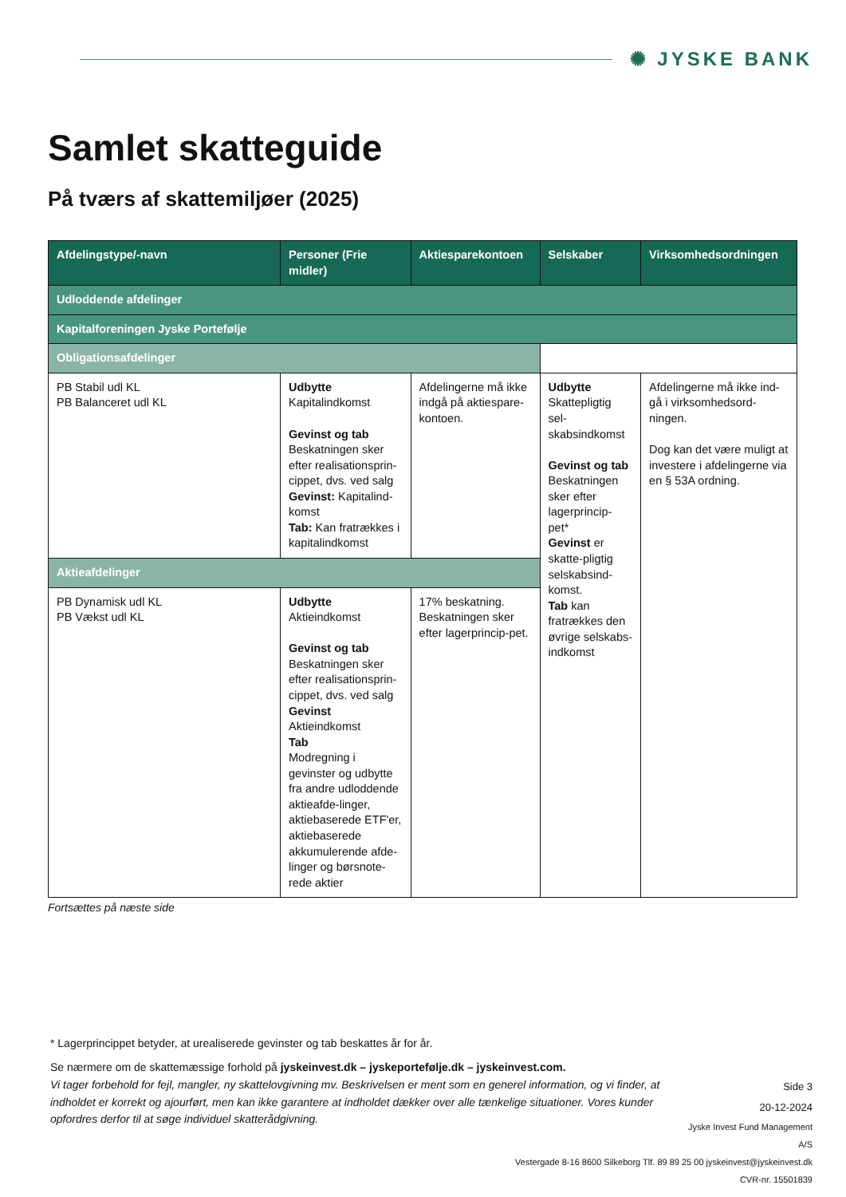✺ JYSKE BANK
Samlet skatteguide
På tværs af skattemiljøer (2025)
| Afdelingstype/-navn | Personer (Frie midler) | Aktiesparekontoen | Selskaber | Virksomhedsordningen |
| --- | --- | --- | --- | --- |
| Udloddende afdelinger | | | | |
| Kapitalforeningen Jyske Portefølje | | | | |
| Obligationsafdelinger | | | | |
| PB Stabil udl KL PB Balanceret udl KL | Udbytte Kapitalindkomst Gevinst og tab Beskatningen sker efter realisationsprin-cippet, dvs. ved salg Gevinst: Kapitalind-komst Tab: Kan fratrækkes i kapitalindkomst | Afdelingerne må ikke indgå på aktiespare-kontoen. | Udbytte Skattepligtig sel-skabsindkomst Gevinst og tab Beskatningen sker efter lagerprincip-pet* Gevinst er skatte-pligtig selskabsind-komst. Tab kan fratrækkes den øvrige selskabs-indkomst | Afdelingerne må ikke ind-gå i virksomhedsord-ningen. Dog kan det være muligt at investere i afdelingerne via en § 53A ordning. |
| Aktieafdelinger | | | | |
| PB Dynamisk udl KL PB Vækst udl KL | Udbytte Aktieindkomst Gevinst og tab Beskatningen sker efter realisationsprin-cippet, dvs. ved salg Gevinst Aktieindkomst Tab Modregning i gevinster og udbytte fra andre udloddende aktieafde-linger, aktiebaserede ETF'er, aktiebaserede akkumulerende afde-linger og børsnote-rede aktier | 17% beskatning. Beskatningen sker efter lagerprincip-pet. | | |
Fortsættes på næste side
* Lagerprincippet betyder, at urealiserede gevinster og tab beskattes år for år.
Se nærmere om de skattemæssige forhold på jyskeinvest.dk – jyskeportefølje.dk – jyskeinvest.com.
Vi tager forbehold for fejl, mangler, ny skattelovgivning mv. Beskrivelsen er ment som en generel information, og vi finder, at indholdet er korrekt og ajourført, men kan ikke garantere at indholdet dækker over alle tænkelige situationer. Vores kunder opfordres derfor til at søge individuel skatterådgivning.
Side 3
20-12-2024
Jyske Invest Fund Management A/S
Vestergade 8-16 8600 Silkeborg Tlf. 89 89 25 00 jyskeinvest@jyskeinvest.dk
CVR-nr. 15501839